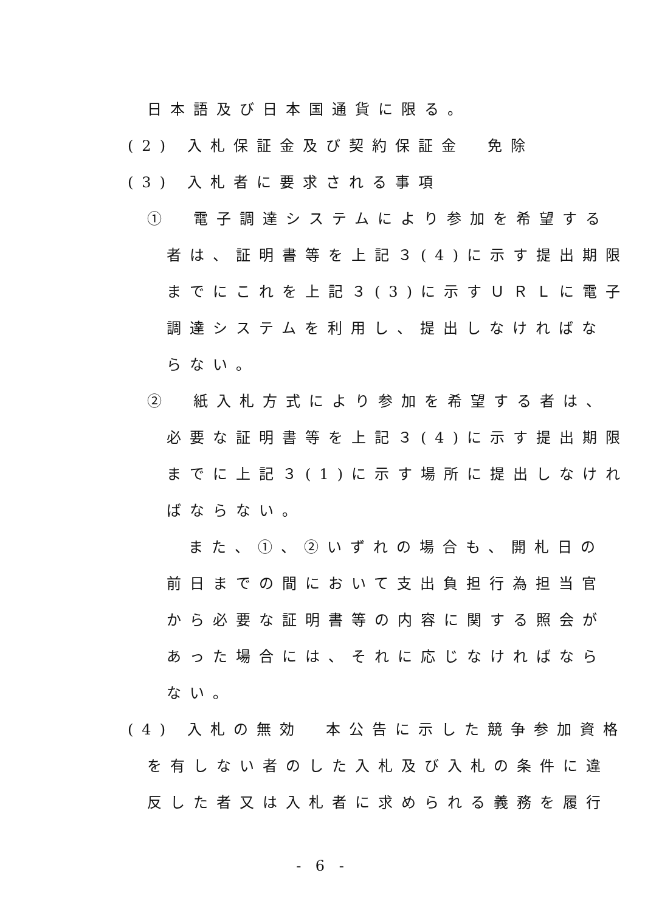日本語及び日本国通貨に限る。
(2) 入札保証金及び契約保証金　免除
(3) 入札者に要求される事項
①　電子調達システムにより参加を希望する
者は、証明書等を上記３(4)に示す提出期限
までにこれを上記３(3)に示すＵＲＬに電子
調達システムを利用し、提出しなければな
らない。
②　紙入札方式により参加を希望する者は、
必要な証明書等を上記３(4)に示す提出期限
までに上記３(1)に示す場所に提出しなけれ
ばならない。
また、①、②いずれの場合も、開札日の
前日までの間において支出負担行為担当官
から必要な証明書等の内容に関する照会が
あった場合には、それに応じなければなら
ない。
(4) 入札の無効　本公告に示した競争参加資格
を有しない者のした入札及び入札の条件に違
反した者又は入札者に求められる義務を履行
- 6 -